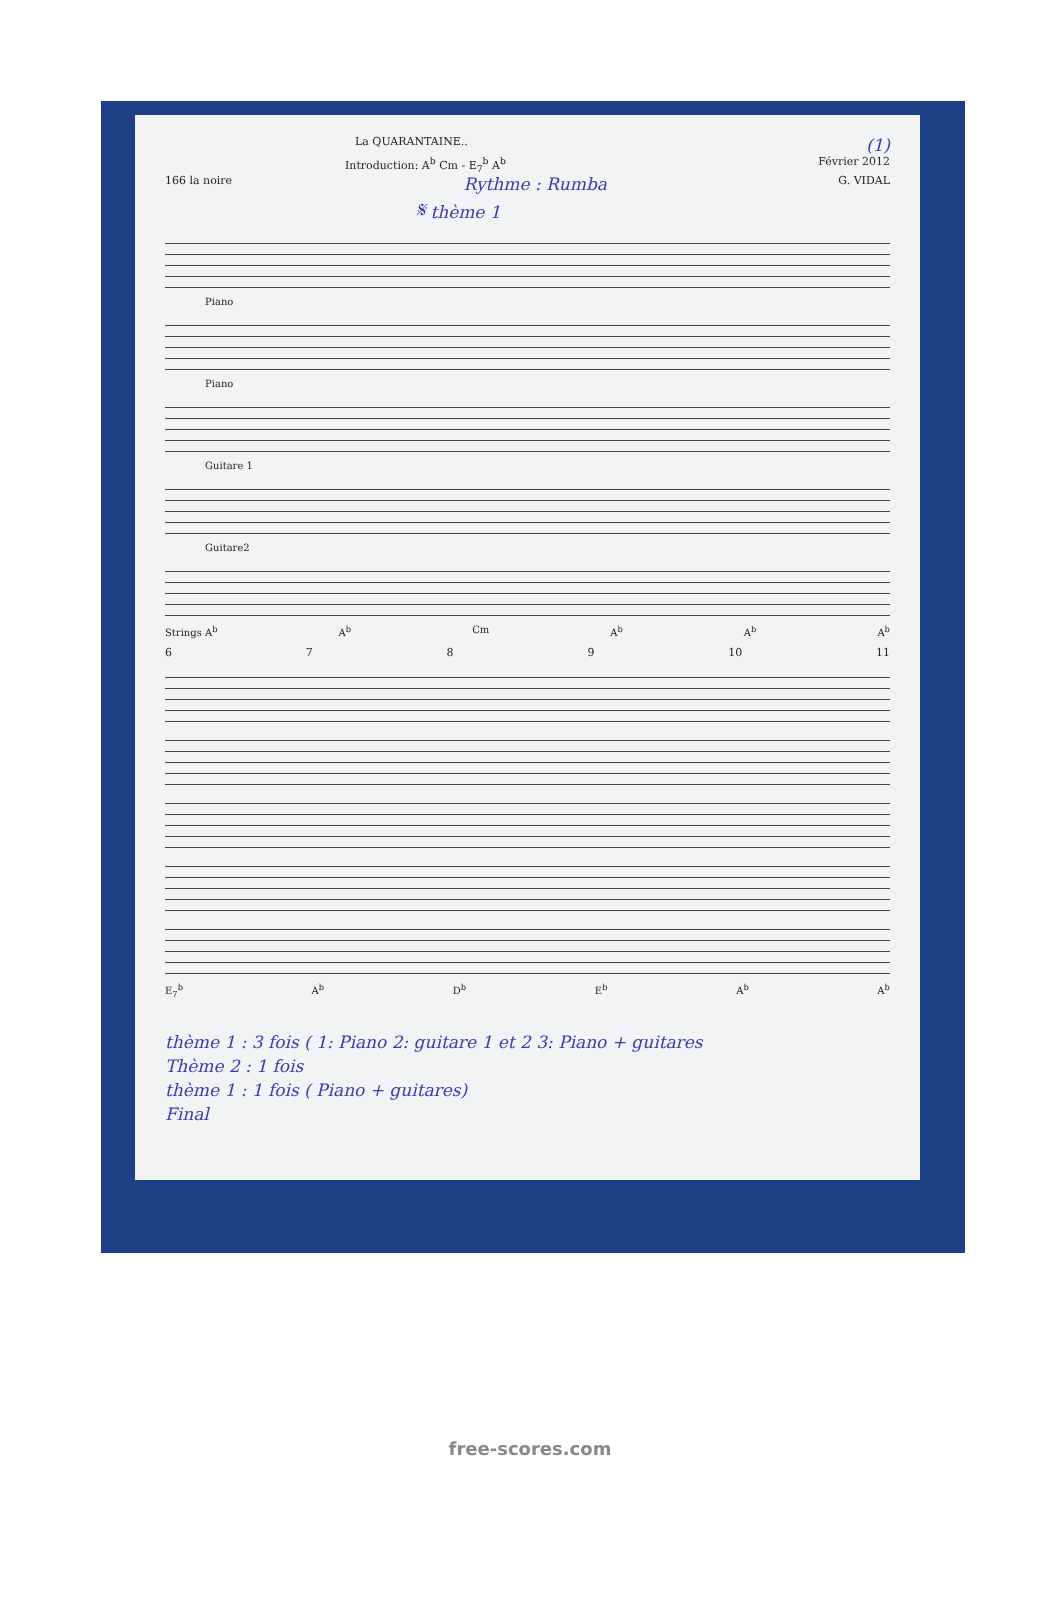La QUARANTAINE.. (1)
Introduction: A<sup>b</sup> Cm - E<sub>7</sub><sup>b</sup> A<sup>b</sup> Février 2012
166 la noire Rythme : Rumba G. VIDAL
𝄋 thème 1
Piano
Piano
Guitare 1
Guitare2
Strings A<sup>b</sup> A<sup>b</sup> Cm A<sup>b</sup> A<sup>b</sup> A<sup>b</sup>
6789 10 11
E<sub>7</sub><sup>b</sup> A<sup>b</sup> D<sup>b</sup> E<sup>b</sup> A<sup>b</sup> A<sup>b</sup>
thème 1 : 3 fois ( 1: Piano 2: guitare 1 et 2 3: Piano + guitares
Thème 2 : 1 fois
thème 1 : 1 fois ( Piano + guitares)
Final
free-scores.com